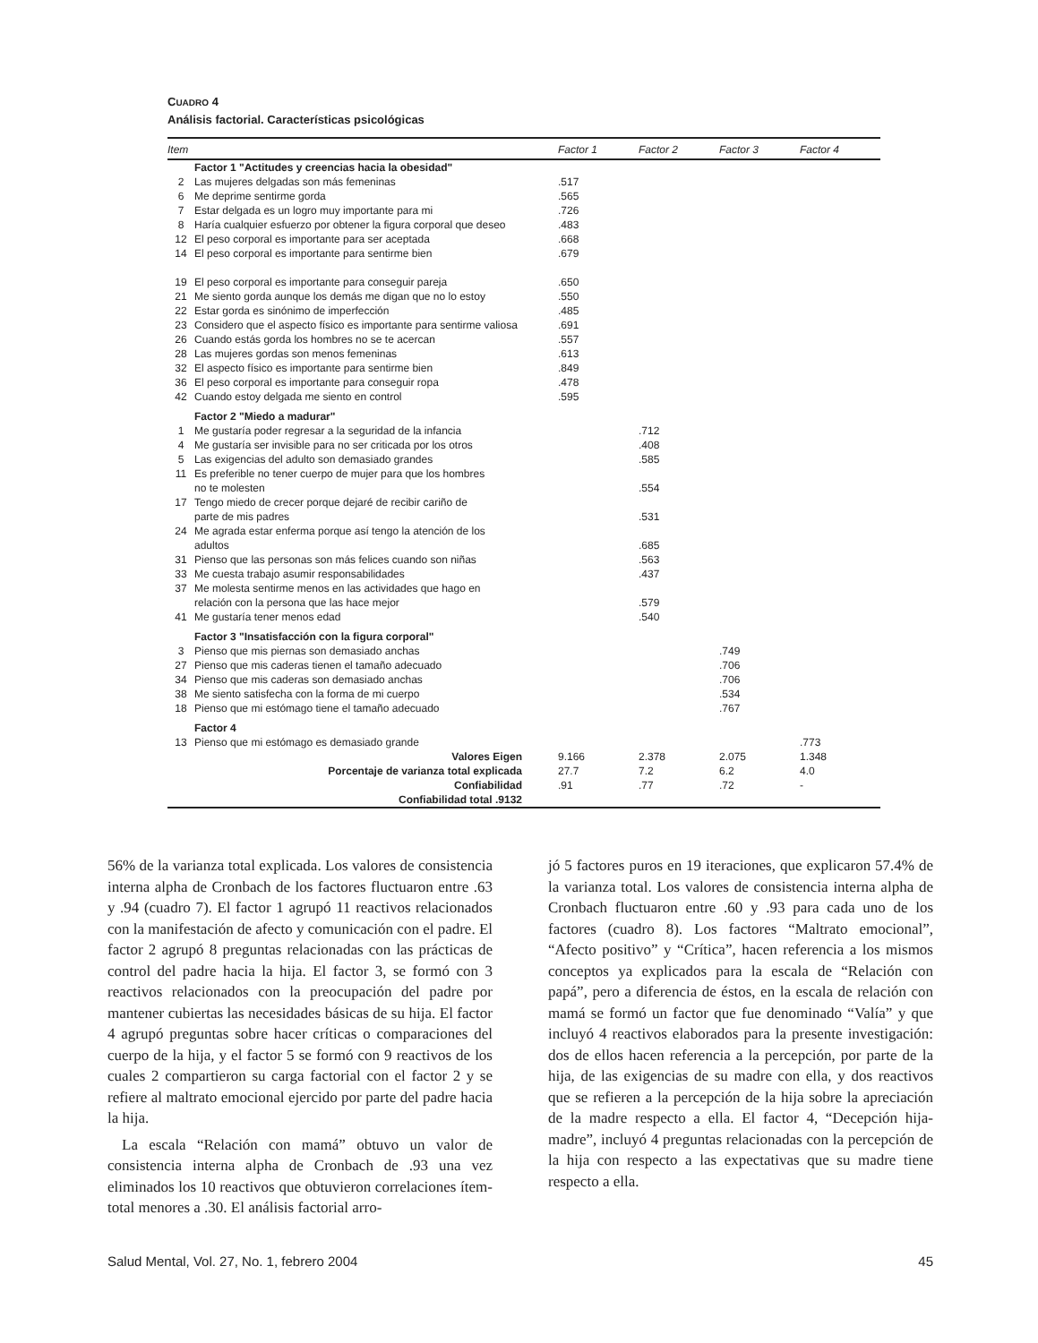CUADRO 4
Análisis factorial. Características psicológicas
| Item | | Factor 1 | Factor 2 | Factor 3 | Factor 4 |
| --- | --- | --- | --- | --- | --- |
| | Factor 1 "Actitudes y creencias hacia la obesidad" | | | | |
| 2 | Las mujeres delgadas son más femeninas | .517 | | | |
| 6 | Me deprime sentirme gorda | .565 | | | |
| 7 | Estar delgada es un logro muy importante para mi | .726 | | | |
| 8 | Haría cualquier esfuerzo por obtener la figura corporal que deseo | .483 | | | |
| 12 | El peso corporal es importante para ser aceptada | .668 | | | |
| 14 | El peso corporal es importante para sentirme bien | .679 | | | |
| 19 | El peso corporal es importante para conseguir pareja | .650 | | | |
| 21 | Me siento gorda aunque los demás me digan que no lo estoy | .550 | | | |
| 22 | Estar gorda es sinónimo de imperfección | .485 | | | |
| 23 | Considero que el aspecto físico es importante para sentirme valiosa | .691 | | | |
| 26 | Cuando estás gorda los hombres no se te acercan | .557 | | | |
| 28 | Las mujeres gordas son menos femeninas | .613 | | | |
| 32 | El aspecto físico es importante para sentirme bien | .849 | | | |
| 36 | El peso corporal es importante para conseguir ropa | .478 | | | |
| 42 | Cuando estoy delgada me siento en control | .595 | | | |
| | Factor 2 "Miedo a madurar" | | | | |
| 1 | Me gustaría poder regresar a la seguridad de la infancia | | .712 | | |
| 4 | Me gustaría ser invisible para no ser criticada por los otros | | .408 | | |
| 5 | Las exigencias del adulto son demasiado grandes | | .585 | | |
| 11 | Es preferible no tener cuerpo de mujer para que los hombres no te molesten | | .554 | | |
| 17 | Tengo miedo de crecer porque dejaré de recibir cariño de parte de mis padres | | .531 | | |
| 24 | Me agrada estar enferma porque así tengo la atención de los adultos | | .685 | | |
| 31 | Pienso que las personas son más felices cuando son niñas | | .563 | | |
| 33 | Me cuesta trabajo asumir responsabilidades | | .437 | | |
| 37 | Me molesta sentirme menos en las actividades que hago en relación con la persona que las hace mejor | | .579 | | |
| 41 | Me gustaría tener menos edad | | .540 | | |
| | Factor 3 "Insatisfacción con la figura corporal" | | | | |
| 3 | Pienso que mis piernas son demasiado anchas | | | .749 | |
| 27 | Pienso que mis caderas tienen el tamaño adecuado | | | .706 | |
| 34 | Pienso que mis caderas son demasiado anchas | | | .706 | |
| 38 | Me siento satisfecha con la forma de mi cuerpo | | | .534 | |
| 18 | Pienso que mi estómago tiene el tamaño adecuado | | | .767 | |
| | Factor 4 | | | | |
| 13 | Pienso que mi estómago es demasiado grande | | | | .773 |
| | Valores Eigen | 9.166 | 2.378 | 2.075 | 1.348 |
| | Porcentaje de varianza total explicada | 27.7 | 7.2 | 6.2 | 4.0 |
| | Confiabilidad | .91 | .77 | .72 | - |
| | Confiabilidad total .9132 | | | | |
56% de la varianza total explicada. Los valores de consistencia interna alpha de Cronbach de los factores fluctuaron entre .63 y .94 (cuadro 7). El factor 1 agrupó 11 reactivos relacionados con la manifestación de afecto y comunicación con el padre. El factor 2 agrupó 8 preguntas relacionadas con las prácticas de control del padre hacia la hija. El factor 3, se formó con 3 reactivos relacionados con la preocupación del padre por mantener cubiertas las necesidades básicas de su hija. El factor 4 agrupó preguntas sobre hacer críticas o comparaciones del cuerpo de la hija, y el factor 5 se formó con 9 reactivos de los cuales 2 compartieron su carga factorial con el factor 2 y se refiere al maltrato emocional ejercido por parte del padre hacia la hija.
La escala “Relación con mamá” obtuvo un valor de consistencia interna alpha de Cronbach de .93 una vez eliminados los 10 reactivos que obtuvieron correlaciones ítem-total menores a .30. El análisis factorial arro-
jó 5 factores puros en 19 iteraciones, que explicaron 57.4% de la varianza total. Los valores de consistencia interna alpha de Cronbach fluctuaron entre .60 y .93 para cada uno de los factores (cuadro 8). Los factores “Maltrato emocional”, “Afecto positivo” y “Crítica”, hacen referencia a los mismos conceptos ya explicados para la escala de “Relación con papá”, pero a diferencia de éstos, en la escala de relación con mamá se formó un factor que fue denominado “Valía” y que incluyó 4 reactivos elaborados para la presente investigación: dos de ellos hacen referencia a la percepción, por parte de la hija, de las exigencias de su madre con ella, y dos reactivos que se refieren a la percepción de la hija sobre la apreciación de la madre respecto a ella. El factor 4, “Decepción hija-madre”, incluyó 4 preguntas relacionadas con la percepción de la hija con respecto a las expectativas que su madre tiene respecto a ella.
Salud Mental, Vol. 27, No. 1, febrero 2004 45